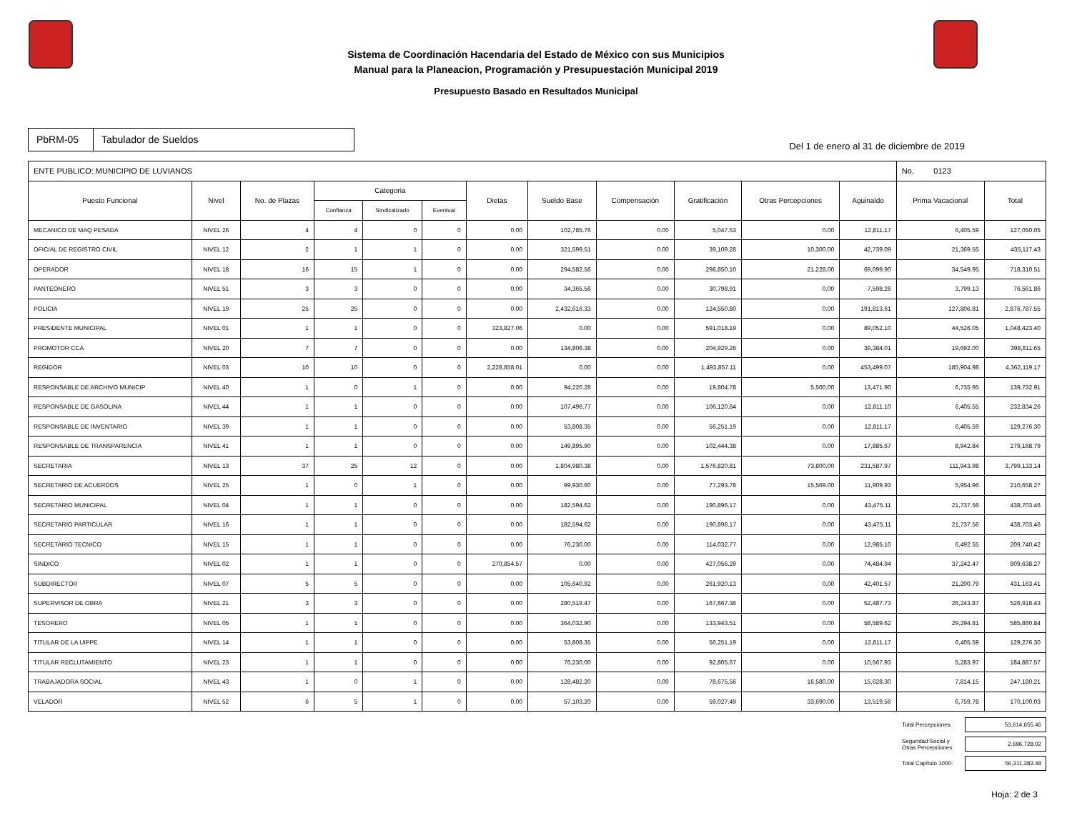Sistema de Coordinación Hacendaria del Estado de México con sus Municipios
Manual para la Planeacion, Programación y Presupuestación Municipal 2019
Presupuesto Basado en Resultados Municipal
PbRM-05 Tabulador de Sueldos
Del 1 de enero al 31 de diciembre de 2019
| ENTE PUBLICO: MUNICIPIO DE LUVIANOS | | | | | | | | | | | | No. 0123 | |
| Puesto Funcional | Nivel | No. de Plazas | Categoria | | | Dietas | Sueldo Base | Compensación | Gratificación | Otras Percepciones | Aguinaldo | Prima Vacacional | Total |
| | | | Confianza | Sindicalizado | Eventual | | | | | | | | |
| MECANICO DE MAQ PESADA | NIVEL 26 | 4 | 4 | 0 | 0 | 0.00 | 102,785.76 | 0.00 | 5,047.53 | 0.00 | 12,811.17 | 6,405.59 | 127,050.05 |
| OFICIAL DE REGISTRO CIVIL | NIVEL 12 | 2 | 1 | 1 | 0 | 0.00 | 321,599.51 | 0.00 | 39,109.28 | 10,300.00 | 42,739.09 | 21,369.55 | 435,117.43 |
| OPERADOR | NIVEL 18 | 16 | 15 | 1 | 0 | 0.00 | 294,582.56 | 0.00 | 298,850.10 | 21,228.00 | 69,099.90 | 34,549.95 | 718,310.51 |
| PANTEONERO | NIVEL 51 | 3 | 3 | 0 | 0 | 0.00 | 34,365.56 | 0.00 | 30,798.91 | 0.00 | 7,598.26 | 3,799.13 | 76,561.86 |
| POLICIA | NIVEL 19 | 25 | 25 | 0 | 0 | 0.00 | 2,432,616.33 | 0.00 | 124,550.80 | 0.00 | 191,813.61 | 127,806.81 | 2,876,787.55 |
| PRESIDENTE MUNICIPAL | NIVEL 01 | 1 | 1 | 0 | 0 | 323,827.06 | 0.00 | 0.00 | 591,018.19 | 0.00 | 89,052.10 | 44,526.05 | 1,048,423.40 |
| PROMOTOR CCA | NIVEL 20 | 7 | 7 | 0 | 0 | 0.00 | 134,806.38 | 0.00 | 204,929.26 | 0.00 | 39,384.01 | 19,692.00 | 398,811.65 |
| REGIDOR | NIVEL 03 | 10 | 10 | 0 | 0 | 2,228,858.01 | 0.00 | 0.00 | 1,493,857.11 | 0.00 | 453,499.07 | 185,904.98 | 4,362,119.17 |
| RESPONSABLE DE ARCHIVO MUNICIP | NIVEL 40 | 1 | 0 | 1 | 0 | 0.00 | 94,220.28 | 0.00 | 19,804.78 | 5,500.00 | 13,471.90 | 6,735.95 | 139,732.91 |
| RESPONSABLE DE GASOLINA | NIVEL 44 | 1 | 1 | 0 | 0 | 0.00 | 107,496.77 | 0.00 | 106,120.84 | 0.00 | 12,811.10 | 6,405.55 | 232,834.26 |
| RESPONSABLE DE INVENTARIO | NIVEL 39 | 1 | 1 | 0 | 0 | 0.00 | 53,808.35 | 0.00 | 56,251.19 | 0.00 | 12,811.17 | 6,405.59 | 129,276.30 |
| RESPONSABLE DE TRANSPARENCIA | NIVEL 41 | 1 | 1 | 0 | 0 | 0.00 | 149,895.90 | 0.00 | 102,444.38 | 0.00 | 17,885.67 | 8,942.84 | 279,168.79 |
| SECRETARIA | NIVEL 13 | 37 | 25 | 12 | 0 | 0.00 | 1,804,980.38 | 0.00 | 1,576,820.81 | 73,800.00 | 231,587.97 | 111,943.98 | 3,799,133.14 |
| SECRETARIO DE ACUERDOS | NIVEL 25 | 1 | 0 | 1 | 0 | 0.00 | 99,930.60 | 0.00 | 77,293.78 | 15,569.00 | 11,909.93 | 5,954.96 | 210,658.27 |
| SECRETARIO MUNICIPAL | NIVEL 04 | 1 | 1 | 0 | 0 | 0.00 | 182,594.62 | 0.00 | 190,896.17 | 0.00 | 43,475.11 | 21,737.56 | 438,703.46 |
| SECRETARIO PARTICULAR | NIVEL 16 | 1 | 1 | 0 | 0 | 0.00 | 182,594.62 | 0.00 | 190,896.17 | 0.00 | 43,475.11 | 21,737.56 | 438,703.46 |
| SECRETARIO TECNICO | NIVEL 15 | 1 | 1 | 0 | 0 | 0.00 | 76,230.00 | 0.00 | 114,032.77 | 0.00 | 12,985.10 | 6,492.55 | 209,740.42 |
| SINDICO | NIVEL 02 | 1 | 1 | 0 | 0 | 270,854.57 | 0.00 | 0.00 | 427,056.29 | 0.00 | 74,484.94 | 37,242.47 | 809,638.27 |
| SUBDIRECTOR | NIVEL 07 | 5 | 5 | 0 | 0 | 0.00 | 105,640.92 | 0.00 | 261,920.13 | 0.00 | 42,401.57 | 21,200.79 | 431,163.41 |
| SUPERVISOR DE OBRA | NIVEL 21 | 3 | 3 | 0 | 0 | 0.00 | 280,519.47 | 0.00 | 167,667.36 | 0.00 | 52,487.73 | 26,243.87 | 526,918.43 |
| TESORERO | NIVEL 05 | 1 | 1 | 0 | 0 | 0.00 | 364,032.90 | 0.00 | 133,943.51 | 0.00 | 58,589.62 | 29,294.81 | 585,860.84 |
| TITULAR DE LA UIPPE | NIVEL 14 | 1 | 1 | 0 | 0 | 0.00 | 53,808.35 | 0.00 | 56,251.19 | 0.00 | 12,811.17 | 6,405.59 | 129,276.30 |
| TITULAR RECLUTAMIENTO | NIVEL 23 | 1 | 1 | 0 | 0 | 0.00 | 76,230.00 | 0.00 | 92,805.67 | 0.00 | 10,567.93 | 5,283.97 | 184,887.57 |
| TRABAJADORA SOCIAL | NIVEL 43 | 1 | 0 | 1 | 0 | 0.00 | 128,482.20 | 0.00 | 78,675.56 | 16,580.00 | 15,628.30 | 7,814.15 | 247,180.21 |
| VELADOR | NIVEL 52 | 6 | 5 | 1 | 0 | 0.00 | 57,103.20 | 0.00 | 59,027.49 | 33,690.00 | 13,519.56 | 6,759.78 | 170,100.03 |
Total Percepciones: 53,614,655.46
Seguridad Social y
Otras Percepciones: 2,696,728.02
Total Capítulo 1000: 56,311,383.48
Hoja: 2 de 3